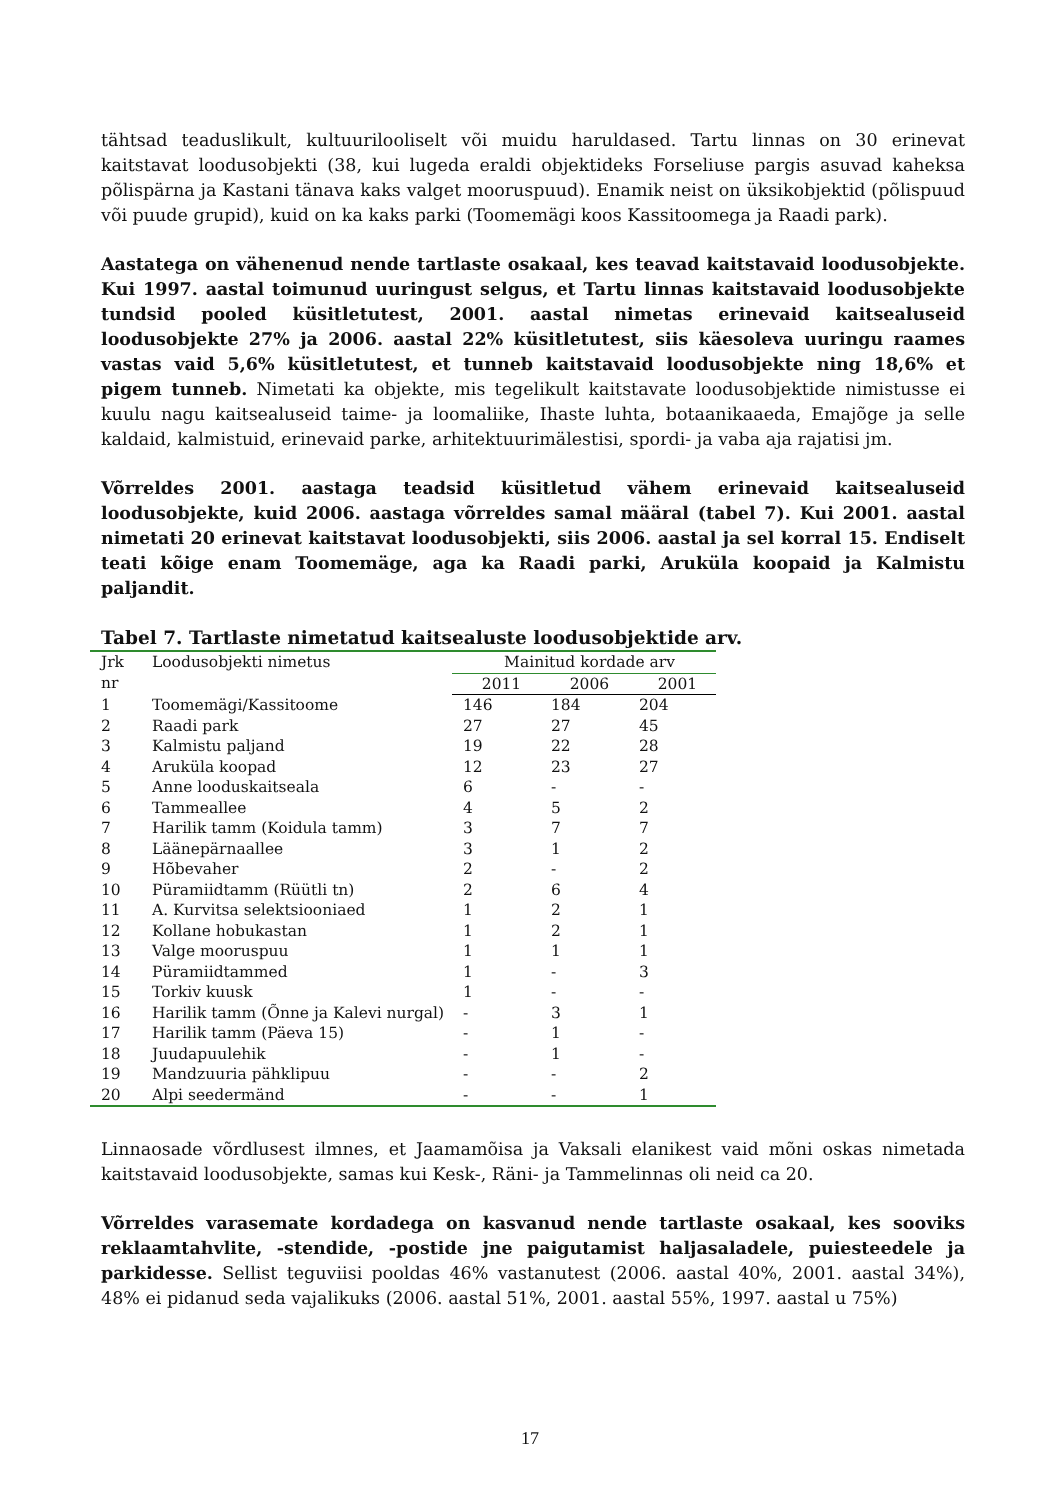tähtsad teaduslikult, kultuurilooliselt või muidu haruldased. Tartu linnas on 30 erinevat kaitstavat loodusobjekti (38, kui lugeda eraldi objektideks Forseliuse pargis asuvad kaheksa põlispärna ja Kastani tänava kaks valget mooruspuud). Enamik neist on üksikobjektid (põlispuud või puude grupid), kuid on ka kaks parki (Toomemägi koos Kassitoomega ja Raadi park).
Aastatega on vähenenud nende tartlaste osakaal, kes teavad kaitstavaid loodusobjekte. Kui 1997. aastal toimunud uuringust selgus, et Tartu linnas kaitstavaid loodusobjekte tundsid pooled küsitletutest, 2001. aastal nimetas erinevaid kaitsealuseid loodusobjekte 27% ja 2006. aastal 22% küsitletutest, siis käesoleva uuringu raames vastas vaid 5,6% küsitletutest, et tunneb kaitstavaid loodusobjekte ning 18,6% et pigem tunneb. Nimetati ka objekte, mis tegelikult kaitstavate loodusobjektide nimistusse ei kuulu nagu kaitsealuseid taime- ja loomaliike, Ihaste luhta, botaanikaaeda, Emajõge ja selle kaldaid, kalmistuid, erinevaid parke, arhitektuurimälestisi, spordi- ja vaba aja rajatisi jm.
Võrreldes 2001. aastaga teadsid küsitletud vähem erinevaid kaitsealuseid loodusobjekte, kuid 2006. aastaga võrreldes samal määral (tabel 7). Kui 2001. aastal nimetati 20 erinevat kaitstavat loodusobjekti, siis 2006. aastal ja sel korral 15. Endiselt teati kõige enam Toomemäge, aga ka Raadi parki, Aruküla koopaid ja Kalmistu paljandit.
Tabel 7. Tartlaste nimetatud kaitsealuste loodusobjektide arv.
| Jrk nr | Loodusobjekti nimetus | Mainitud kordade arv | | |
| --- | --- | --- | --- | --- |
| | | 2011 | 2006 | 2001 |
| 1 | Toomemägi/Kassitoome | 146 | 184 | 204 |
| 2 | Raadi park | 27 | 27 | 45 |
| 3 | Kalmistu paljand | 19 | 22 | 28 |
| 4 | Aruküla koopad | 12 | 23 | 27 |
| 5 | Anne looduskaitseala | 6 | - | - |
| 6 | Tammeallee | 4 | 5 | 2 |
| 7 | Harilik tamm (Koidula tamm) | 3 | 7 | 7 |
| 8 | Läänepärnaallee | 3 | 1 | 2 |
| 9 | Hõbevaher | 2 | - | 2 |
| 10 | Püramiidtamm (Rüütli tn) | 2 | 6 | 4 |
| 11 | A. Kurvitsa selektsiooniaed | 1 | 2 | 1 |
| 12 | Kollane hobukastan | 1 | 2 | 1 |
| 13 | Valge mooruspuu | 1 | 1 | 1 |
| 14 | Püramiidtammed | 1 | - | 3 |
| 15 | Torkiv kuusk | 1 | - | - |
| 16 | Harilik tamm (Õnne ja Kalevi nurgal) | - | 3 | 1 |
| 17 | Harilik tamm (Päeva 15) | - | 1 | - |
| 18 | Juudapuulehik | - | 1 | - |
| 19 | Mandzuuria pähklipuu | - | - | 2 |
| 20 | Alpi seedermänd | - | - | 1 |
Linnaosade võrdlusest ilmnes, et Jaamamõisa ja Vaksali elanikest vaid mõni oskas nimetada kaitstavaid loodusobjekte, samas kui Kesk-, Räni- ja Tammelinnas oli neid ca 20.
Võrreldes varasemate kordadega on kasvanud nende tartlaste osakaal, kes sooviks reklaamtahvlite, -stendide, -postide jne paigutamist haljasaladele, puiesteedele ja parkidesse. Sellist teguviisi pooldas 46% vastanutest (2006. aastal 40%, 2001. aastal 34%), 48% ei pidanud seda vajalikuks (2006. aastal 51%, 2001. aastal 55%, 1997. aastal u 75%)
17